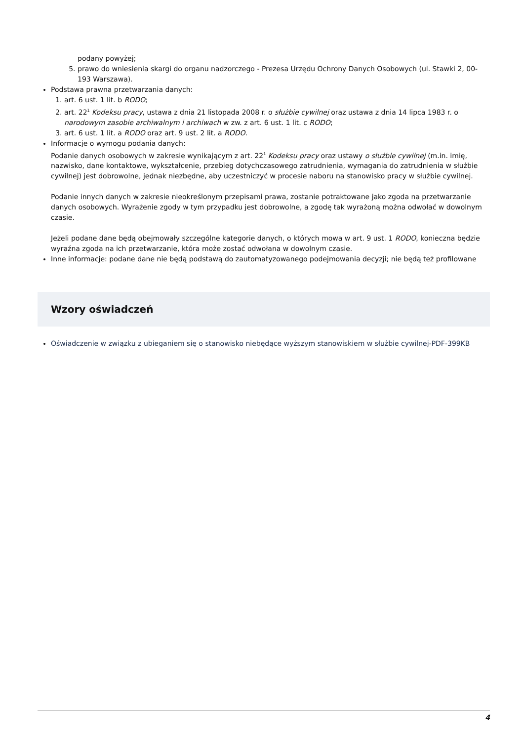podany powyżej;
5. prawo do wniesienia skargi do organu nadzorczego - Prezesa Urzędu Ochrony Danych Osobowych (ul. Stawki 2, 00-193 Warszawa).
Podstawa prawna przetwarzania danych:
1. art. 6 ust. 1 lit. b RODO;
2. art. 22<sup>1</sup> Kodeksu pracy, ustawa z dnia 21 listopada 2008 r. o służbie cywilnej oraz ustawa z dnia 14 lipca 1983 r. o narodowym zasobie archiwalnym i archiwach w zw. z art. 6 ust. 1 lit. c RODO;
3. art. 6 ust. 1 lit. a RODO oraz art. 9 ust. 2 lit. a RODO.
Informacje o wymogu podania danych:
Podanie danych osobowych w zakresie wynikającym z art. 22<sup>1</sup> Kodeksu pracy oraz ustawy o służbie cywilnej (m.in. imię, nazwisko, dane kontaktowe, wykształcenie, przebieg dotychczasowego zatrudnienia, wymagania do zatrudnienia w służbie cywilnej) jest dobrowolne, jednak niezbędne, aby uczestniczyć w procesie naboru na stanowisko pracy w służbie cywilnej.
Podanie innych danych w zakresie nieokreślonym przepisami prawa, zostanie potraktowane jako zgoda na przetwarzanie danych osobowych. Wyrażenie zgody w tym przypadku jest dobrowolne, a zgodę tak wyrażoną można odwołać w dowolnym czasie.
Jeżeli podane dane będą obejmowały szczególne kategorie danych, o których mowa w art. 9 ust. 1 RODO, konieczna będzie wyraźna zgoda na ich przetwarzanie, która może zostać odwołana w dowolnym czasie.
Inne informacje: podane dane nie będą podstawą do zautomatyzowanego podejmowania decyzji; nie będą też profilowane
Wzory oświadczeń
Oświadczenie w związku z ubieganiem się o stanowisko niebędące wyższym stanowiskiem w służbie cywilnej-PDF-399KB
4